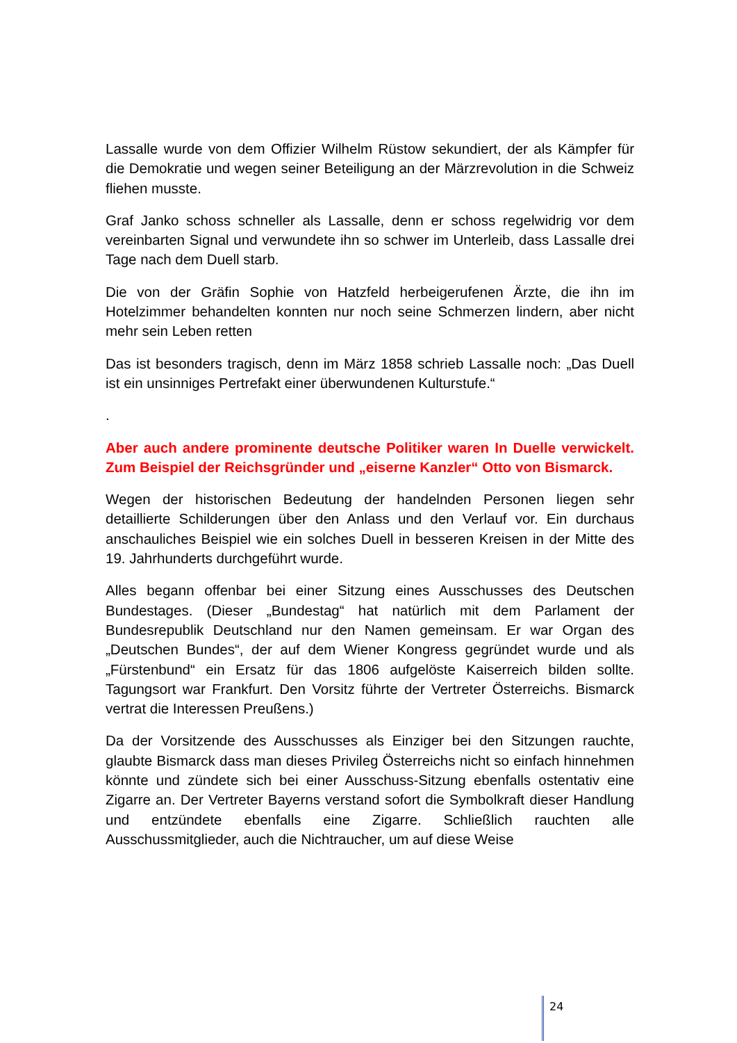Lassalle wurde von dem Offizier Wilhelm Rüstow sekundiert, der als Kämpfer für die Demokratie und wegen seiner Beteiligung an der Märzrevolution in die Schweiz fliehen musste.
Graf Janko schoss schneller als Lassalle, denn er schoss regelwidrig vor dem vereinbarten Signal und verwundete ihn so schwer im Unterleib, dass Lassalle drei Tage nach dem Duell starb.
Die von der Gräfin Sophie von Hatzfeld herbeigerufenen Ärzte, die ihn im Hotelzimmer behandelten konnten nur noch seine Schmerzen lindern, aber nicht mehr sein Leben retten
Das ist besonders tragisch, denn im März 1858 schrieb Lassalle noch: „Das Duell ist ein unsinniges Pertrefakt einer überwundenen Kulturstufe.“
.
Aber auch andere prominente deutsche Politiker waren In Duelle verwickelt. Zum Beispiel der Reichsgründer und „eiserne Kanzler“ Otto von Bismarck.
Wegen der historischen Bedeutung der handelnden Personen liegen sehr detaillierte Schilderungen über den Anlass und den Verlauf vor. Ein durchaus anschauliches Beispiel wie ein solches Duell in besseren Kreisen in der Mitte des 19. Jahrhunderts durchgeführt wurde.
Alles begann offenbar bei einer Sitzung eines Ausschusses des Deutschen Bundestages. (Dieser „Bundestag“ hat natürlich mit dem Parlament der Bundesrepublik Deutschland nur den Namen gemeinsam. Er war Organ des „Deutschen Bundes“, der auf dem Wiener Kongress gegründet wurde und als „Fürstenbund“ ein Ersatz für das 1806 aufgelöste Kaiserreich bilden sollte. Tagungsort war Frankfurt. Den Vorsitz führte der Vertreter Österreichs. Bismarck vertrat die Interessen Preußens.)
Da der Vorsitzende des Ausschusses als Einziger bei den Sitzungen rauchte, glaubte Bismarck dass man dieses Privileg Österreichs nicht so einfach hinnehmen könnte und zündete sich bei einer Ausschuss-Sitzung ebenfalls ostentativ eine Zigarre an. Der Vertreter Bayerns verstand sofort die Symbolkraft dieser Handlung und entzündete ebenfalls eine Zigarre. Schließlich rauchten alle Ausschussmitglieder, auch die Nichtraucher, um auf diese Weise
24